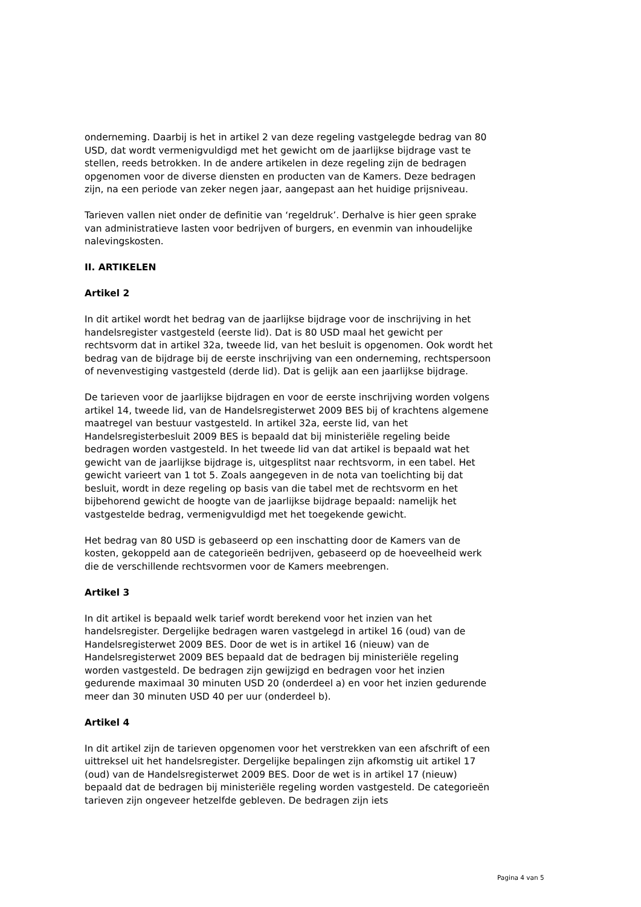onderneming. Daarbij is het in artikel 2 van deze regeling vastgelegde bedrag van 80 USD, dat wordt vermenigvuldigd met het gewicht om de jaarlijkse bijdrage vast te stellen, reeds betrokken. In de andere artikelen in deze regeling zijn de bedragen opgenomen voor de diverse diensten en producten van de Kamers. Deze bedragen zijn, na een periode van zeker negen jaar, aangepast aan het huidige prijsniveau.
Tarieven vallen niet onder de definitie van ‘regeldruk’. Derhalve is hier geen sprake van administratieve lasten voor bedrijven of burgers, en evenmin van inhoudelijke nalevingskosten.
II. ARTIKELEN
Artikel 2
In dit artikel wordt het bedrag van de jaarlijkse bijdrage voor de inschrijving in het handelsregister vastgesteld (eerste lid). Dat is 80 USD maal het gewicht per rechtsvorm dat in artikel 32a, tweede lid, van het besluit is opgenomen. Ook wordt het bedrag van de bijdrage bij de eerste inschrijving van een onderneming, rechtspersoon of nevenvestiging vastgesteld (derde lid). Dat is gelijk aan een jaarlijkse bijdrage.
De tarieven voor de jaarlijkse bijdragen en voor de eerste inschrijving worden volgens artikel 14, tweede lid, van de Handelsregisterwet 2009 BES bij of krachtens algemene maatregel van bestuur vastgesteld. In artikel 32a, eerste lid, van het Handelsregisterbesluit 2009 BES is bepaald dat bij ministeriële regeling beide bedragen worden vastgesteld. In het tweede lid van dat artikel is bepaald wat het gewicht van de jaarlijkse bijdrage is, uitgesplitst naar rechtsvorm, in een tabel. Het gewicht varieert van 1 tot 5. Zoals aangegeven in de nota van toelichting bij dat besluit, wordt in deze regeling op basis van die tabel met de rechtsvorm en het bijbehorend gewicht de hoogte van de jaarlijkse bijdrage bepaald: namelijk het vastgestelde bedrag, vermenigvuldigd met het toegekende gewicht.
Het bedrag van 80 USD is gebaseerd op een inschatting door de Kamers van de kosten, gekoppeld aan de categorieën bedrijven, gebaseerd op de hoeveelheid werk die de verschillende rechtsvormen voor de Kamers meebrengen.
Artikel 3
In dit artikel is bepaald welk tarief wordt berekend voor het inzien van het handelsregister. Dergelijke bedragen waren vastgelegd in artikel 16 (oud) van de Handelsregisterwet 2009 BES. Door de wet is in artikel 16 (nieuw) van de Handelsregisterwet 2009 BES bepaald dat de bedragen bij ministeriële regeling worden vastgesteld. De bedragen zijn gewijzigd en bedragen voor het inzien gedurende maximaal 30 minuten USD 20 (onderdeel a) en voor het inzien gedurende meer dan 30 minuten USD 40 per uur (onderdeel b).
Artikel 4
In dit artikel zijn de tarieven opgenomen voor het verstrekken van een afschrift of een uittreksel uit het handelsregister. Dergelijke bepalingen zijn afkomstig uit artikel 17 (oud) van de Handelsregisterwet 2009 BES. Door de wet is in artikel 17 (nieuw) bepaald dat de bedragen bij ministeriële regeling worden vastgesteld. De categorieën tarieven zijn ongeveer hetzelfde gebleven. De bedragen zijn iets
Pagina 4 van 5